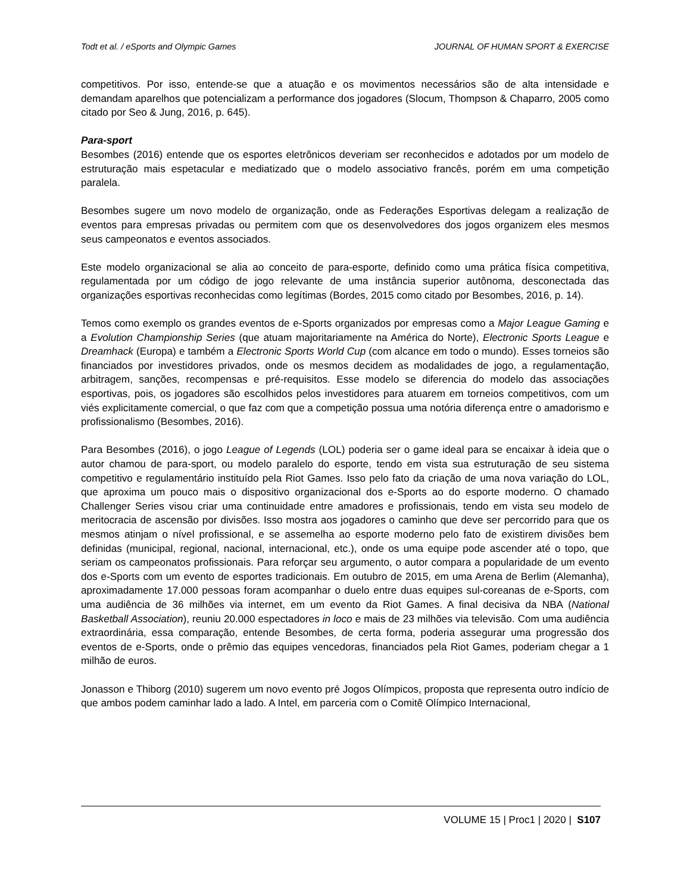Todt et al. / eSports and Olympic Games JOURNAL OF HUMAN SPORT & EXERCISE
competitivos. Por isso, entende-se que a atuação e os movimentos necessários são de alta intensidade e demandam aparelhos que potencializam a performance dos jogadores (Slocum, Thompson & Chaparro, 2005 como citado por Seo & Jung, 2016, p. 645).
Para-sport
Besombes (2016) entende que os esportes eletrônicos deveriam ser reconhecidos e adotados por um modelo de estruturação mais espetacular e mediatizado que o modelo associativo francês, porém em uma competição paralela.
Besombes sugere um novo modelo de organização, onde as Federações Esportivas delegam a realização de eventos para empresas privadas ou permitem com que os desenvolvedores dos jogos organizem eles mesmos seus campeonatos e eventos associados.
Este modelo organizacional se alia ao conceito de para-esporte, definido como uma prática física competitiva, regulamentada por um código de jogo relevante de uma instância superior autônoma, desconectada das organizações esportivas reconhecidas como legítimas (Bordes, 2015 como citado por Besombes, 2016, p. 14).
Temos como exemplo os grandes eventos de e-Sports organizados por empresas como a Major League Gaming e a Evolution Championship Series (que atuam majoritariamente na América do Norte), Electronic Sports League e Dreamhack (Europa) e também a Electronic Sports World Cup (com alcance em todo o mundo). Esses torneios são financiados por investidores privados, onde os mesmos decidem as modalidades de jogo, a regulamentação, arbitragem, sanções, recompensas e pré-requisitos. Esse modelo se diferencia do modelo das associações esportivas, pois, os jogadores são escolhidos pelos investidores para atuarem em torneios competitivos, com um viés explicitamente comercial, o que faz com que a competição possua uma notória diferença entre o amadorismo e profissionalismo (Besombes, 2016).
Para Besombes (2016), o jogo League of Legends (LOL) poderia ser o game ideal para se encaixar à ideia que o autor chamou de para-sport, ou modelo paralelo do esporte, tendo em vista sua estruturação de seu sistema competitivo e regulamentário instituído pela Riot Games. Isso pelo fato da criação de uma nova variação do LOL, que aproxima um pouco mais o dispositivo organizacional dos e-Sports ao do esporte moderno. O chamado Challenger Series visou criar uma continuidade entre amadores e profissionais, tendo em vista seu modelo de meritocracia de ascensão por divisões. Isso mostra aos jogadores o caminho que deve ser percorrido para que os mesmos atinjam o nível profissional, e se assemelha ao esporte moderno pelo fato de existirem divisões bem definidas (municipal, regional, nacional, internacional, etc.), onde os uma equipe pode ascender até o topo, que seriam os campeonatos profissionais. Para reforçar seu argumento, o autor compara a popularidade de um evento dos e-Sports com um evento de esportes tradicionais. Em outubro de 2015, em uma Arena de Berlim (Alemanha), aproximadamente 17.000 pessoas foram acompanhar o duelo entre duas equipes sul-coreanas de e-Sports, com uma audiência de 36 milhões via internet, em um evento da Riot Games. A final decisiva da NBA (National Basketball Association), reuniu 20.000 espectadores in loco e mais de 23 milhões via televisão. Com uma audiência extraordinária, essa comparação, entende Besombes, de certa forma, poderia assegurar uma progressão dos eventos de e-Sports, onde o prêmio das equipes vencedoras, financiados pela Riot Games, poderiam chegar a 1 milhão de euros.
Jonasson e Thiborg (2010) sugerem um novo evento pré Jogos Olímpicos, proposta que representa outro indício de que ambos podem caminhar lado a lado. A Intel, em parceria com o Comitê Olímpico Internacional,
VOLUME 15 | Proc1 | 2020 | S107